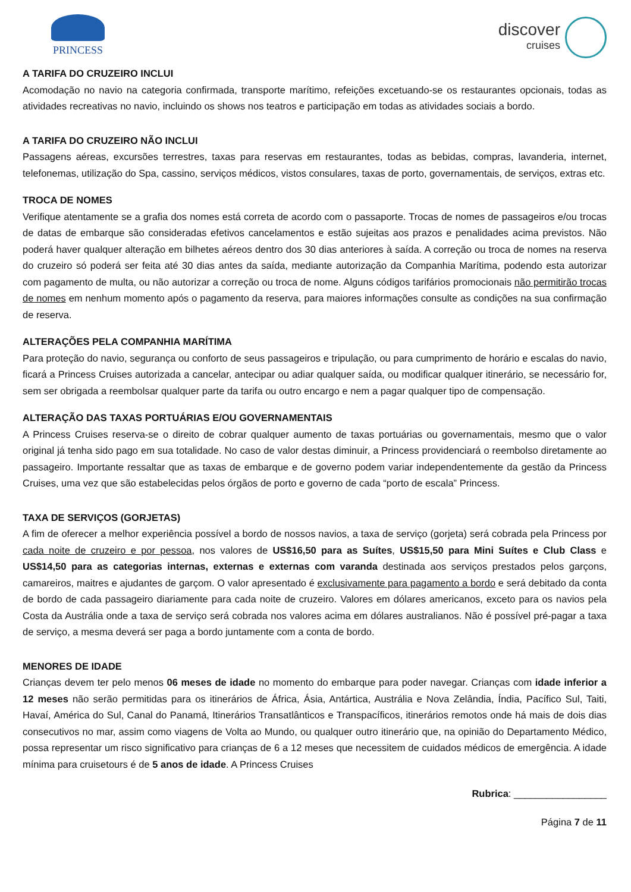PRINCESS
discover
cruises
A TARIFA DO CRUZEIRO INCLUI
Acomodação no navio na categoria confirmada, transporte marítimo, refeições excetuando-se os restaurantes opcionais, todas as atividades recreativas no navio, incluindo os shows nos teatros e participação em todas as atividades sociais a bordo.
A TARIFA DO CRUZEIRO NÃO INCLUI
Passagens aéreas, excursões terrestres, taxas para reservas em restaurantes, todas as bebidas, compras, lavanderia, internet, telefonemas, utilização do Spa, cassino, serviços médicos, vistos consulares, taxas de porto, governamentais, de serviços, extras etc.
TROCA DE NOMES
Verifique atentamente se a grafia dos nomes está correta de acordo com o passaporte. Trocas de nomes de passageiros e/ou trocas de datas de embarque são consideradas efetivos cancelamentos e estão sujeitas aos prazos e penalidades acima previstos. Não poderá haver qualquer alteração em bilhetes aéreos dentro dos 30 dias anteriores à saída. A correção ou troca de nomes na reserva do cruzeiro só poderá ser feita até 30 dias antes da saída, mediante autorização da Companhia Marítima, podendo esta autorizar com pagamento de multa, ou não autorizar a correção ou troca de nome. Alguns códigos tarifários promocionais não permitirão trocas de nomes em nenhum momento após o pagamento da reserva, para maiores informações consulte as condições na sua confirmação de reserva.
ALTERAÇÕES PELA COMPANHIA MARÍTIMA
Para proteção do navio, segurança ou conforto de seus passageiros e tripulação, ou para cumprimento de horário e escalas do navio, ficará a Princess Cruises autorizada a cancelar, antecipar ou adiar qualquer saída, ou modificar qualquer itinerário, se necessário for, sem ser obrigada a reembolsar qualquer parte da tarifa ou outro encargo e nem a pagar qualquer tipo de compensação.
ALTERAÇÃO DAS TAXAS PORTUÁRIAS E/OU GOVERNAMENTAIS
A Princess Cruises reserva-se o direito de cobrar qualquer aumento de taxas portuárias ou governamentais, mesmo que o valor original já tenha sido pago em sua totalidade. No caso de valor destas diminuir, a Princess providenciará o reembolso diretamente ao passageiro. Importante ressaltar que as taxas de embarque e de governo podem variar independentemente da gestão da Princess Cruises, uma vez que são estabelecidas pelos órgãos de porto e governo de cada “porto de escala” Princess.
TAXA DE SERVIÇOS (GORJETAS)
A fim de oferecer a melhor experiência possível a bordo de nossos navios, a taxa de serviço (gorjeta) será cobrada pela Princess por cada noite de cruzeiro e por pessoa, nos valores de US$16,50 para as Suítes, US$15,50 para Mini Suítes e Club Class e US$14,50 para as categorias internas, externas e externas com varanda destinada aos serviços prestados pelos garçons, camareiros, maitres e ajudantes de garçom. O valor apresentado é exclusivamente para pagamento a bordo e será debitado da conta de bordo de cada passageiro diariamente para cada noite de cruzeiro. Valores em dólares americanos, exceto para os navios pela Costa da Austrália onde a taxa de serviço será cobrada nos valores acima em dólares australianos. Não é possível pré-pagar a taxa de serviço, a mesma deverá ser paga a bordo juntamente com a conta de bordo.
MENORES DE IDADE
Crianças devem ter pelo menos 06 meses de idade no momento do embarque para poder navegar. Crianças com idade inferior a 12 meses não serão permitidas para os itinerários de África, Ásia, Antártica, Austrália e Nova Zelândia, Índia, Pacífico Sul, Taiti, Havaí, América do Sul, Canal do Panamá, Itinerários Transatlânticos e Transpacíficos, itinerários remotos onde há mais de dois dias consecutivos no mar, assim como viagens de Volta ao Mundo, ou qualquer outro itinerário que, na opinião do Departamento Médico, possa representar um risco significativo para crianças de 6 a 12 meses que necessitem de cuidados médicos de emergência. A idade mínima para cruisetours é de 5 anos de idade. A Princess Cruises
Rubrica: _________________
Página 7 de 11